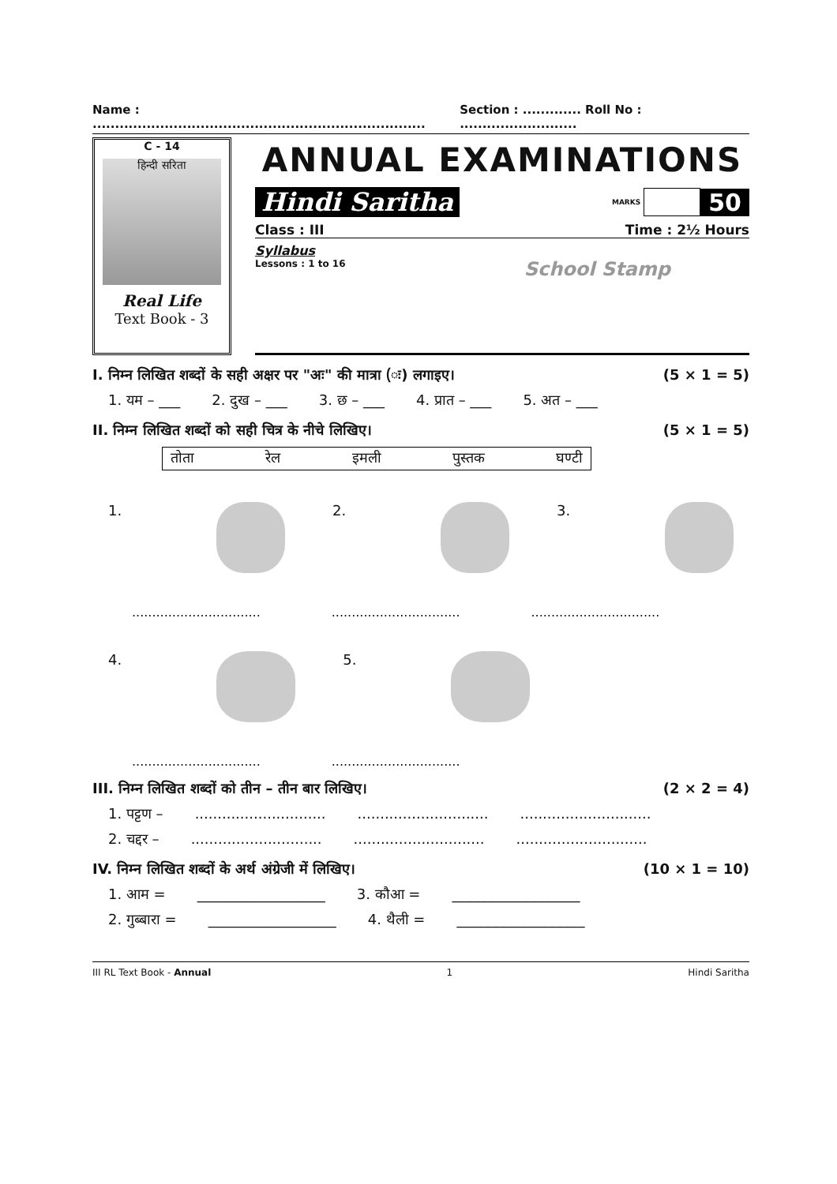Name : .......................................................................... Section : ............. Roll No : ..........................
C - 14
हिन्दी सरिता
Real Life
Text Book - 3
ANNUAL EXAMINATIONS
Hindi Saritha MARKS 50
Class : III Time : 2½ Hours
Syllabus
Lessons : 1 to 16 School Stamp
I. निम्न लिखित शब्दों के सही अक्षर पर "अः" की मात्रा (ः) लगाइए। (5 × 1 = 5)
1. यम – ___ 2. दुख – ___ 3. छ – ___ 4. प्रात – ___ 5. अत – ___
II. निम्न लिखित शब्दों को सही चित्र के नीचे लिखिए। (5 × 1 = 5)
तोता रेल इमली पुस्तक घण्टी
1. 2. 3.
................................................................................................
4. 5.
................................................................
III. निम्न लिखित शब्दों को तीन – तीन बार लिखिए। (2 × 2 = 4)
1. पट्टण –.......................................................................................
2. चद्दर –.......................................................................................
IV. निम्न लिखित शब्दों के अर्थ अंग्रेजी में लिखिए। (10 × 1 = 10)
1. आम = __________________ 3. कौआ = __________________
2. गुब्बारा = __________________ 4. थैली = __________________
III RL Text Book - Annual 1 Hindi Saritha